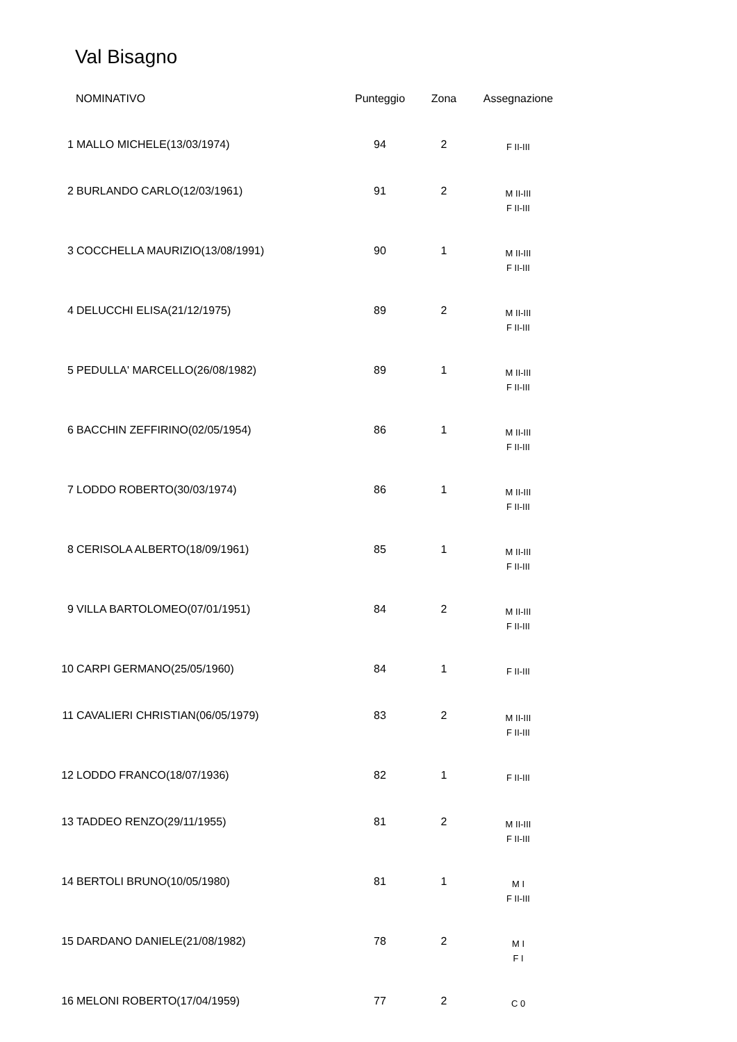Val Bisagno
| | NOMINATIVO | Punteggio | Zona | Assegnazione |
| --- | --- | --- | --- | --- |
| 1 | MALLO MICHELE(13/03/1974) | 94 | 2 | F II-III |
| 2 | BURLANDO CARLO(12/03/1961) | 91 | 2 | M II-III F II-III |
| 3 | COCCHELLA MAURIZIO(13/08/1991) | 90 | 1 | M II-III F II-III |
| 4 | DELUCCHI ELISA(21/12/1975) | 89 | 2 | M II-III F II-III |
| 5 | PEDULLA' MARCELLO(26/08/1982) | 89 | 1 | M II-III F II-III |
| 6 | BACCHIN ZEFFIRINO(02/05/1954) | 86 | 1 | M II-III F II-III |
| 7 | LODDO ROBERTO(30/03/1974) | 86 | 1 | M II-III F II-III |
| 8 | CERISOLA ALBERTO(18/09/1961) | 85 | 1 | M II-III F II-III |
| 9 | VILLA BARTOLOMEO(07/01/1951) | 84 | 2 | M II-III F II-III |
| 10 | CARPI GERMANO(25/05/1960) | 84 | 1 | F II-III |
| 11 | CAVALIERI CHRISTIAN(06/05/1979) | 83 | 2 | M II-III F II-III |
| 12 | LODDO FRANCO(18/07/1936) | 82 | 1 | F II-III |
| 13 | TADDEO RENZO(29/11/1955) | 81 | 2 | M II-III F II-III |
| 14 | BERTOLI BRUNO(10/05/1980) | 81 | 1 | M I F II-III |
| 15 | DARDANO DANIELE(21/08/1982) | 78 | 2 | M I F I |
| 16 | MELONI ROBERTO(17/04/1959) | 77 | 2 | C 0 |